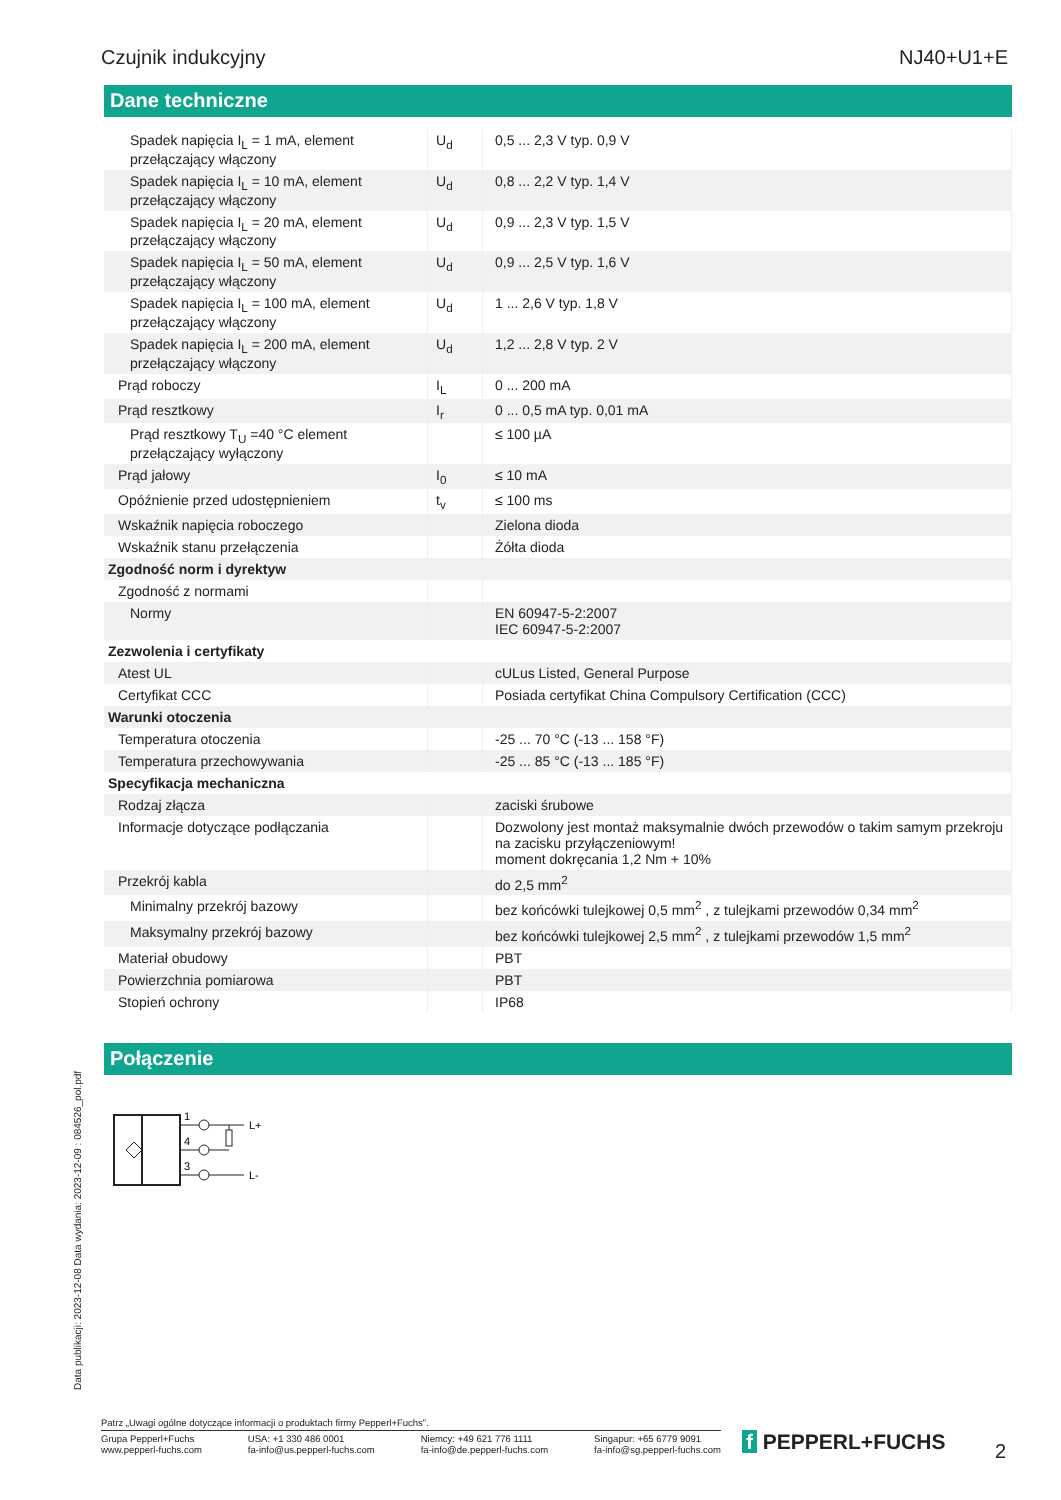Czujnik indukcyjny NJ40+U1+E
Dane techniczne
| Spadek napięcia I<sub>L</sub> = 1 mA, element przełączający włączony | U<sub>d</sub> | 0,5 ... 2,3 V typ. 0,9 V |
| Spadek napięcia I<sub>L</sub> = 10 mA, element przełączający włączony | U<sub>d</sub> | 0,8 ... 2,2 V typ. 1,4 V |
| Spadek napięcia I<sub>L</sub> = 20 mA, element przełączający włączony | U<sub>d</sub> | 0,9 ... 2,3 V typ. 1,5 V |
| Spadek napięcia I<sub>L</sub> = 50 mA, element przełączający włączony | U<sub>d</sub> | 0,9 ... 2,5 V typ. 1,6 V |
| Spadek napięcia I<sub>L</sub> = 100 mA, element przełączający włączony | U<sub>d</sub> | 1 ... 2,6 V typ. 1,8 V |
| Spadek napięcia I<sub>L</sub> = 200 mA, element przełączający włączony | U<sub>d</sub> | 1,2 ... 2,8 V typ. 2 V |
| Prąd roboczy | I<sub>L</sub> | 0 ... 200 mA |
| Prąd resztkowy | I<sub>r</sub> | 0 ... 0,5 mA typ. 0,01 mA |
| Prąd resztkowy T<sub>U</sub> =40 °C element przełączający wyłączony | | ≤ 100 µA |
| Prąd jałowy | I<sub>0</sub> | ≤ 10 mA |
| Opóźnienie przed udostępnieniem | t<sub>v</sub> | ≤ 100 ms |
| Wskaźnik napięcia roboczego | | Zielona dioda |
| Wskaźnik stanu przełączenia | | Żółta dioda |
| Zgodność norm i dyrektyw | | |
| Zgodność z normami | | |
| Normy | | EN 60947-5-2:2007 IEC 60947-5-2:2007 |
| Zezwolenia i certyfikaty | | |
| Atest UL | | cULus Listed, General Purpose |
| Certyfikat CCC | | Posiada certyfikat China Compulsory Certification (CCC) |
| Warunki otoczenia | | |
| Temperatura otoczenia | | -25 ... 70 °C (-13 ... 158 °F) |
| Temperatura przechowywania | | -25 ... 85 °C (-13 ... 185 °F) |
| Specyfikacja mechaniczna | | |
| Rodzaj złącza | | zaciski śrubowe |
| Informacje dotyczące podłączania | | Dozwolony jest montaż maksymalnie dwóch przewodów o takim samym przekroju na zacisku przyłączeniowym! moment dokręcania 1,2 Nm + 10% |
| Przekrój kabla | | do 2,5 mm<sup>2</sup> |
| Minimalny przekrój bazowy | | bez końcówki tulejkowej 0,5 mm<sup>2</sup> , z tulejkami przewodów 0,34 mm<sup>2</sup> |
| Maksymalny przekrój bazowy | | bez końcówki tulejkowej 2,5 mm<sup>2</sup> , z tulejkami przewodów 1,5 mm<sup>2</sup> |
| Materiał obudowy | | PBT |
| Powierzchnia pomiarowa | | PBT |
| Stopień ochrony | | IP68 |
Połączenie
1
4
3
L+
L-
Data publikacji: 2023-12-08 Data wydania: 2023-12-09 : 084526_pol.pdf
Patrz „Uwagi ogólne dotyczące informacji o produktach firmy Pepperl+Fuchs”.
Grupa Pepperl+Fuchs
www.pepperl-fuchs.com USA: +1 330 486 0001
fa-info@us.pepperl-fuchs.com Niemcy: +49 621 776 1111
fa-info@de.pepperl-fuchs.com Singapur: +65 6779 9091
fa-info@sg.pepperl-fuchs.com
f PEPPERL+FUCHS 2